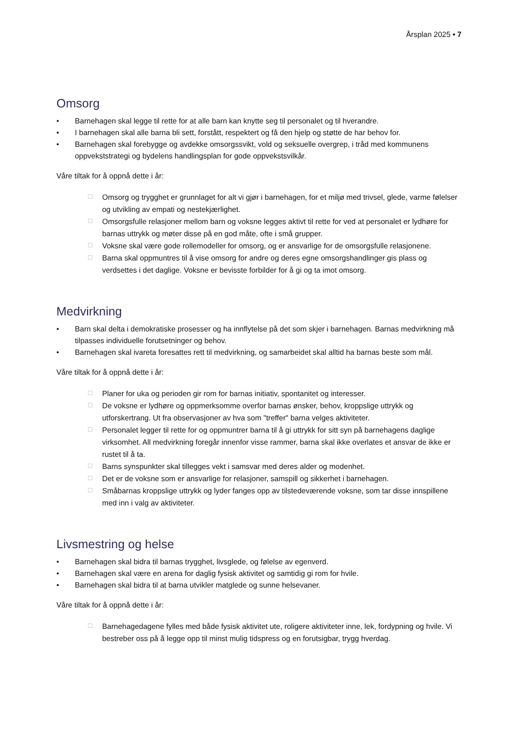Årsplan 2025 • 7
Omsorg
• Barnehagen skal legge til rette for at alle barn kan knytte seg til personalet og til hverandre.
• I barnehagen skal alle barna bli sett, forstått, respektert og få den hjelp og støtte de har behov for.
• Barnehagen skal forebygge og avdekke omsorgssvikt, vold og seksuelle overgrep, i tråd med kommunens oppvekststrategi og bydelens handlingsplan for gode oppvekstsvilkår.
Våre tiltak for å oppnå dette i år:
☐ Omsorg og trygghet er grunnlaget for alt vi gjør i barnehagen, for et miljø med trivsel, glede, varme følelser og utvikling av empati og nestekjærlighet.
☐ Omsorgsfulle relasjoner mellom barn og voksne legges aktivt til rette for ved at personalet er lydhøre for barnas uttrykk og møter disse på en god måte, ofte i små grupper.
☐ Voksne skal være gode rollemodeller for omsorg, og er ansvarlige for de omsorgsfulle relasjonene.
☐ Barna skal oppmuntres til å vise omsorg for andre og deres egne omsorgshandlinger gis plass og verdsettes i det daglige. Voksne er bevisste forbilder for å gi og ta imot omsorg.
Medvirkning
• Barn skal delta i demokratiske prosesser og ha innflytelse på det som skjer i barnehagen. Barnas medvirkning må tilpasses individuelle forutsetninger og behov.
• Barnehagen skal ivareta foresattes rett til medvirkning, og samarbeidet skal alltid ha barnas beste som mål.
Våre tiltak for å oppnå dette i år:
☐ Planer for uka og perioden gir rom for barnas initiativ, spontanitet og interesser.
☐ De voksne er lydhøre og oppmerksomme overfor barnas ønsker, behov, kroppslige uttrykk og utforskertrang. Ut fra observasjoner av hva som "treffer" barna velges aktiviteter.
☐ Personalet legger til rette for og oppmuntrer barna til å gi uttrykk for sitt syn på barnehagens daglige virksomhet. All medvirkning foregår innenfor visse rammer, barna skal ikke overlates et ansvar de ikke er rustet til å ta.
☐ Barns synspunkter skal tillegges vekt i samsvar med deres alder og modenhet.
☐ Det er de voksne som er ansvarlige for relasjoner, samspill og sikkerhet i barnehagen.
☐ Småbarnas kroppslige uttrykk og lyder fanges opp av tilstedeværende voksne, som tar disse innspillene med inn i valg av aktiviteter.
Livsmestring og helse
• Barnehagen skal bidra til barnas trygghet, livsglede, og følelse av egenverd.
• Barnehagen skal være en arena for daglig fysisk aktivitet og samtidig gi rom for hvile.
• Barnehagen skal bidra til at barna utvikler matglede og sunne helsevaner.
Våre tiltak for å oppnå dette i år:
☐ Barnehagedagene fylles med både fysisk aktivitet ute, roligere aktiviteter inne, lek, fordypning og hvile. Vi bestreber oss på å legge opp til minst mulig tidspress og en forutsigbar, trygg hverdag.